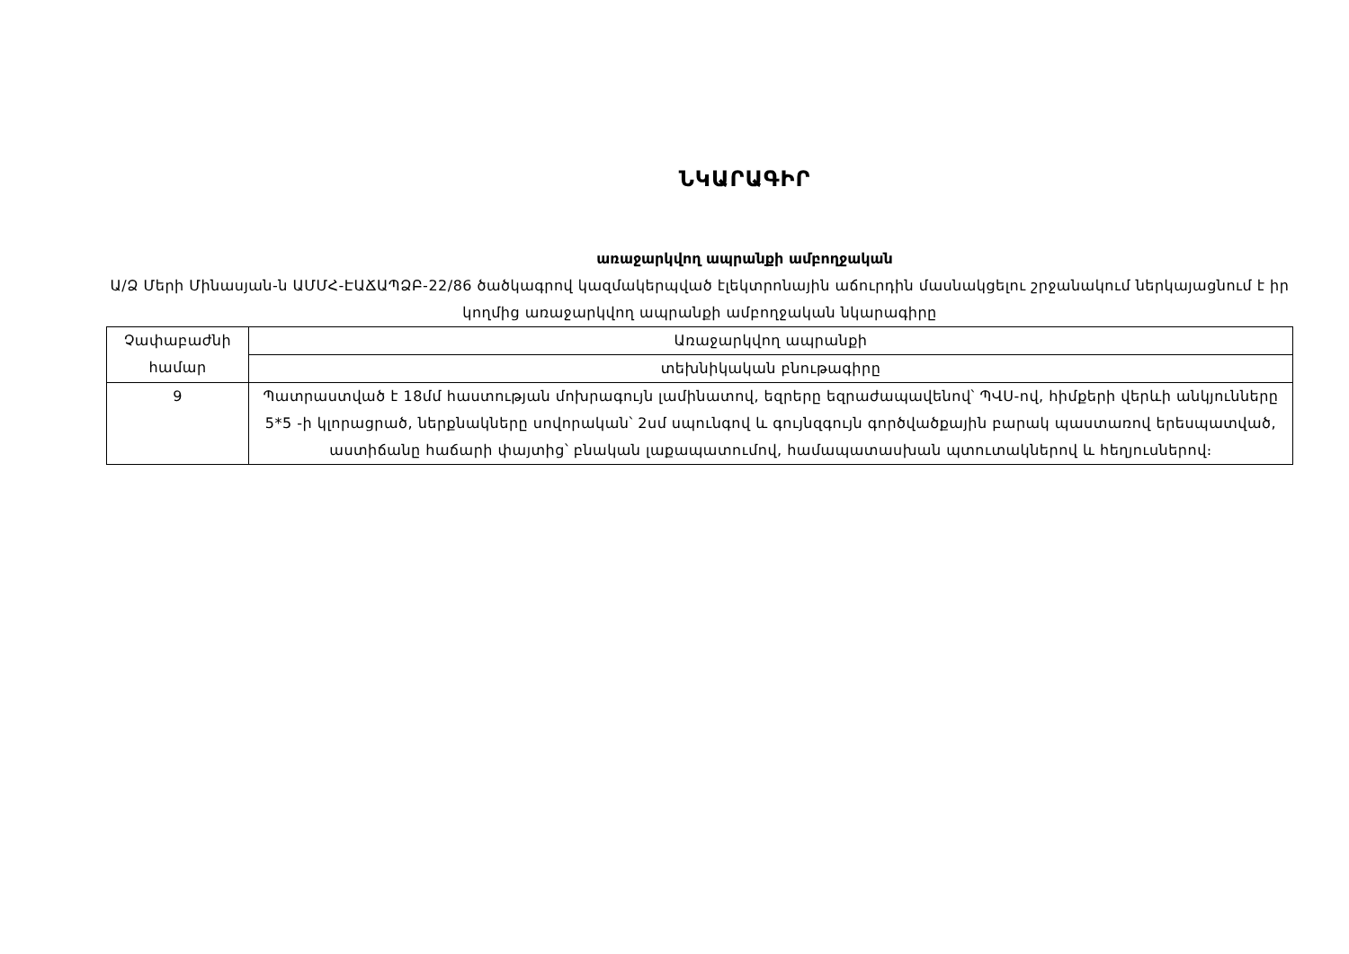ՆԿԱՐԱԳԻՐ
առաջարկվող ապրանքի ամբողջական
Ա/Ձ Մերի Մինասյան-ն ԱՄՄՀ-ԷԱՃԱՊՁԲ-22/86 ծածկագրով կազմակերպված էլեկտրոնային աճուրդին մասնակցելու շրջանակում ներկայացնում է իր կողմից առաջարկվող ապրանքի ամբողջական նկարագիրը
| Չափաբաժնի համար | Առաջարկվող ապրանքի |
| | տեխնիկական բնութագիրը |
| 9 | Պատրաստված է 18մմ հաստության մոխրագույն լամինատով, եզրերը եզրաժապավենով՝ ՊՎՍ-ով, հիմքերի վերևի անկյունները 5*5 -ի կլորացրած, ներքնակները սովորական՝ 2սմ սպունգով և գույնզգույն գործվածքային բարակ պաստառով երեսպատված, աստիճանը հաճարի փայտից՝ բնական լաքապատումով, համապատասխան պտուտակներով և հեղյուսներով։ |